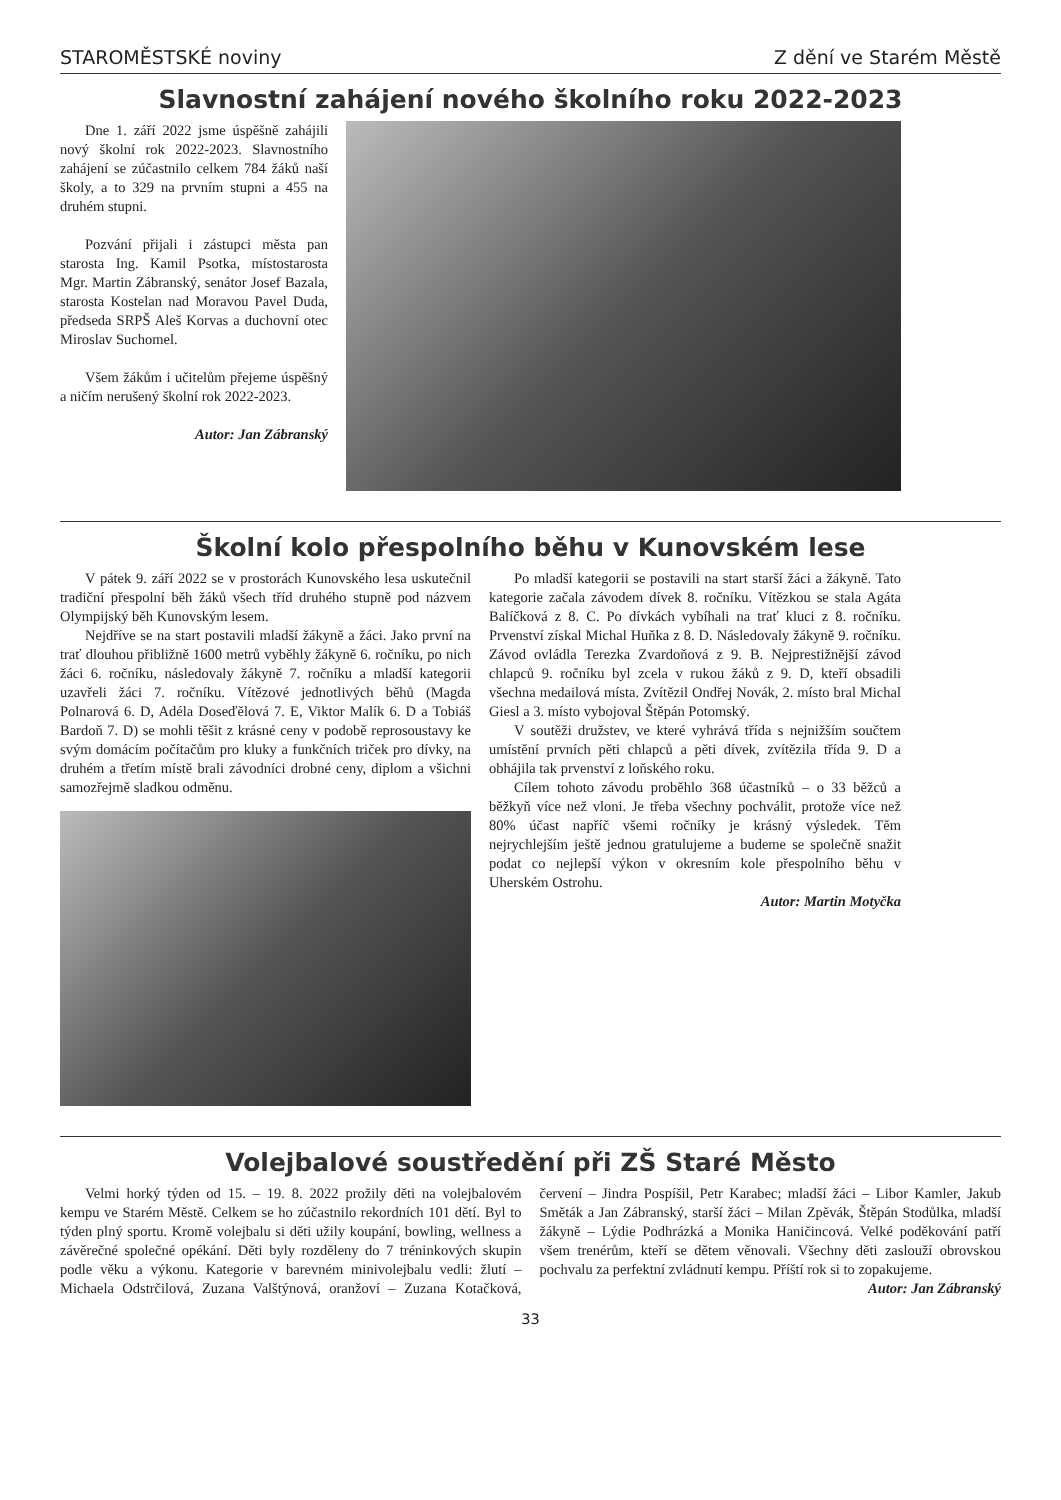STAROMĚSTSKÉ noviny Z dění ve Starém Městě
Slavnostní zahájení nového školního roku 2022-2023
Dne 1. září 2022 jsme úspěšně zahájili nový školní rok 2022-2023. Slavnostního zahájení se zúčastnilo celkem 784 žáků naší školy, a to 329 na prvním stupni a 455 na druhém stupni.
Pozvání přijali i zástupci města pan starosta Ing. Kamil Psotka, místostarosta Mgr. Martin Zábranský, senátor Josef Bazala, starosta Kostelan nad Moravou Pavel Duda, předseda SRPŠ Aleš Korvas a duchovní otec Miroslav Suchomel.
Všem žákům i učitelům přejeme úspěšný a ničím nerušený školní rok 2022-2023.
Autor: Jan Zábranský
Školní kolo přespolního běhu v Kunovském lese
V pátek 9. září 2022 se v prostorách Kunovského lesa uskutečnil tradiční přespolní běh žáků všech tříd druhého stupně pod názvem Olympijský běh Kunovským lesem.
Nejdříve se na start postavili mladší žákyně a žáci. Jako první na trať dlouhou přibližně 1600 metrů vyběhly žákyně 6. ročníku, po nich žáci 6. ročníku, následovaly žákyně 7. ročníku a mladší kategorii uzavřeli žáci 7. ročníku. Vítězové jednotlivých běhů (Magda Polnarová 6. D, Adéla Doseďělová 7. E, Viktor Malík 6. D a Tobiáš Bardoň 7. D) se mohli těšit z krásné ceny v podobě reprosoustavy ke svým domácím počítačům pro kluky a funkčních triček pro dívky, na druhém a třetím místě brali závodníci drobné ceny, diplom a všichni samozřejmě sladkou odměnu.
Po mladší kategorii se postavili na start starší žáci a žákyně. Tato kategorie začala závodem dívek 8. ročníku. Vítězkou se stala Agáta Balíčková z 8. C. Po dívkách vybíhali na trať kluci z 8. ročníku. Prvenství získal Michal Huňka z 8. D. Následovaly žákyně 9. ročníku. Závod ovládla Terezka Zvardoňová z 9. B. Nejprestižnější závod chlapců 9. ročníku byl zcela v rukou žáků z 9. D, kteří obsadili všechna medailová místa. Zvítězil Ondřej Novák, 2. místo bral Michal Giesl a 3. místo vybojoval Štěpán Potomský.
V soutěži družstev, ve které vyhrává třída s nejnižším součtem umístění prvních pěti chlapců a pěti dívek, zvítězila třída 9. D a obhájila tak prvenství z loňského roku.
Cílem tohoto závodu proběhlo 368 účastníků – o 33 běžců a běžkyň více než vloni. Je třeba všechny pochválit, protože více než 80% účast napříč všemi ročníky je krásný výsledek. Těm nejrychlejším ještě jednou gratulujeme a budeme se společně snažit podat co nejlepší výkon v okresním kole přespolního běhu v Uherském Ostrohu.
Autor: Martin Motyčka
Volejbalové soustředění při ZŠ Staré Město
Velmi horký týden od 15. – 19. 8. 2022 prožily děti na volejbalovém kempu ve Starém Městě. Celkem se ho zúčastnilo rekordních 101 dětí. Byl to týden plný sportu. Kromě volejbalu si děti užily koupání, bowling, wellness a závěrečné společné opékání. Děti byly rozděleny do 7 tréninkových skupin podle věku a výkonu. Kategorie v barevném minivolejbalu vedli: žlutí – Michaela Odstrčilová, Zuzana Valštýnová, oranžoví – Zuzana Kotačková, červení – Jindra Pospíšil, Petr Karabec; mladší žáci – Libor Kamler, Jakub Směták a Jan Zábranský, starší žáci – Milan Zpěvák, Štěpán Stodůlka, mladší žákyně – Lýdie Podhrázká a Monika Haničincová. Velké poděkování patří všem trenérům, kteří se dětem věnovali. Všechny děti zaslouží obrovskou pochvalu za perfektní zvládnutí kempu. Příští rok si to zopakujeme.
Autor: Jan Zábranský
33